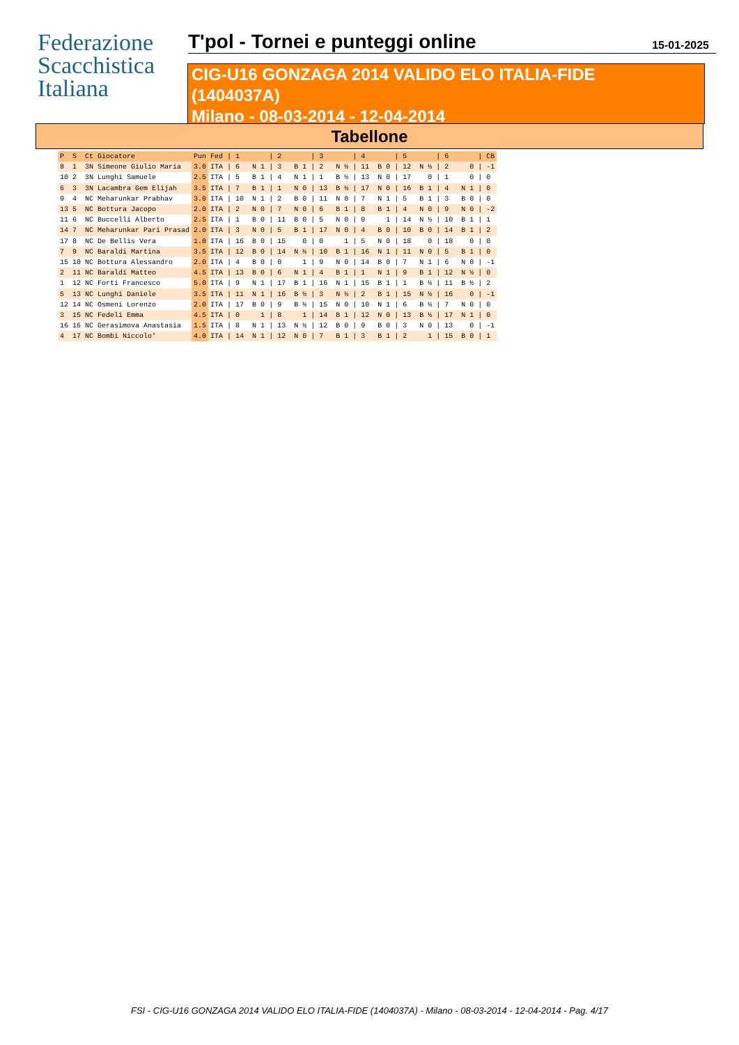Federazione
Scacchistica
Italiana
T'pol - Tornei e punteggi online 15-01-2025
CIG-U16 GONZAGA 2014 VALIDO ELO ITALIA-FIDE
(1404037A)
Milano - 08-03-2014 - 12-04-2014
Tabellone
| P | S | Ct | Giocatore | Pun | Fed | / 1 | / 2 | / 3 | / 4 | / 5 | / 6 | / CB |
| --- | --- | --- | --- | --- | --- | --- | --- | --- | --- | --- | --- | --- |
| 8 | 1 | 3N | Simeone Giulio Maria | 3.0 | ITA | / 6 N 1 | / 3 B 1 | / 2 N ½ | / 11 B 0 | / 12 N ½ | / 2 0 | / -1 |
| 10 | 2 | 3N | Lunghi Samuele | 2.5 | ITA | / 5 B 1 | / 4 N 1 | / 1 B ½ | / 13 N 0 | / 17 0 | / 1 0 | / 0 |
| 6 | 3 | 3N | Lacambra Gem Elijah | 3.5 | ITA | / 7 B 1 | / 1 N 0 | / 13 B ½ | / 17 N 0 | / 16 B 1 | / 4 N 1 | / 0 |
| 9 | 4 | NC | Meharunkar Prabhav | 3.0 | ITA | / 10 N 1 | / 2 B 0 | / 11 N 0 | / 7 N 1 | / 5 B 1 | / 3 B 0 | / 0 |
| 13 | 5 | NC | Bottura Jacopo | 2.0 | ITA | / 2 N 0 | / 7 N 0 | / 6 B 1 | / 8 B 1 | / 4 N 0 | / 9 N 0 | / -2 |
| 11 | 6 | NC | Buccelli Alberto | 2.5 | ITA | / 1 B 0 | / 11 B 0 | / 5 N 0 | / 0 1 | / 14 N ½ | / 10 B 1 | / 1 |
| 14 | 7 | NC | Meharunkar Pari Prasad | 2.0 | ITA | / 3 N 0 | / 5 B 1 | / 17 N 0 | / 4 B 0 | / 10 B 0 | / 14 B 1 | / 2 |
| 17 | 8 | NC | De Bellis Vera | 1.0 | ITA | / 16 B 0 | / 15 0 | / 0 1 | / 5 N 0 | / 18 0 | / 18 0 | / 0 |
| 7 | 9 | NC | Baraldi Martina | 3.5 | ITA | / 12 B 0 | / 14 N ½ | / 10 B 1 | / 16 N 1 | / 11 N 0 | / 5 B 1 | / 0 |
| 15 | 10 | NC | Bottura Alessandro | 2.0 | ITA | / 4 B 0 | / 0 1 | / 9 N 0 | / 14 B 0 | / 7 N 1 | / 6 N 0 | / -1 |
| 2 | 11 | NC | Baraldi Matteo | 4.5 | ITA | / 13 B 0 | / 6 N 1 | / 4 B 1 | / 1 N 1 | / 9 B 1 | / 12 N ½ | / 0 |
| 1 | 12 | NC | Forti Francesco | 5.0 | ITA | / 9 N 1 | / 17 B 1 | / 16 N 1 | / 15 B 1 | / 1 B ½ | / 11 B ½ | / 2 |
| 5 | 13 | NC | Lunghi Daniele | 3.5 | ITA | / 11 N 1 | / 16 B ½ | / 3 N ½ | / 2 B 1 | / 15 N ½ | / 16 0 | / -1 |
| 12 | 14 | NC | Osmeni Lorenzo | 2.0 | ITA | / 17 B 0 | / 9 B ½ | / 15 N 0 | / 10 N 1 | / 6 B ½ | / 7 N 0 | / 0 |
| 3 | 15 | NC | Fedeli Emma | 4.5 | ITA | / 0 1 | / 8 1 | / 14 B 1 | / 12 N 0 | / 13 B ½ | / 17 N 1 | / 0 |
| 16 | 16 | NC | Gerasimova Anastasia | 1.5 | ITA | / 8 N 1 | / 13 N ½ | / 12 B 0 | / 9 B 0 | / 3 N 0 | / 13 0 | / -1 |
| 4 | 17 | NC | Bombi Niccolo' | 4.0 | ITA | / 14 N 1 | / 12 N 0 | / 7 B 1 | / 3 B 1 | / 2 1 | / 15 B 0 | / 1 |
FSI - CIG-U16 GONZAGA 2014 VALIDO ELO ITALIA-FIDE (1404037A) - Milano - 08-03-2014 - 12-04-2014 - Pag. 4/17